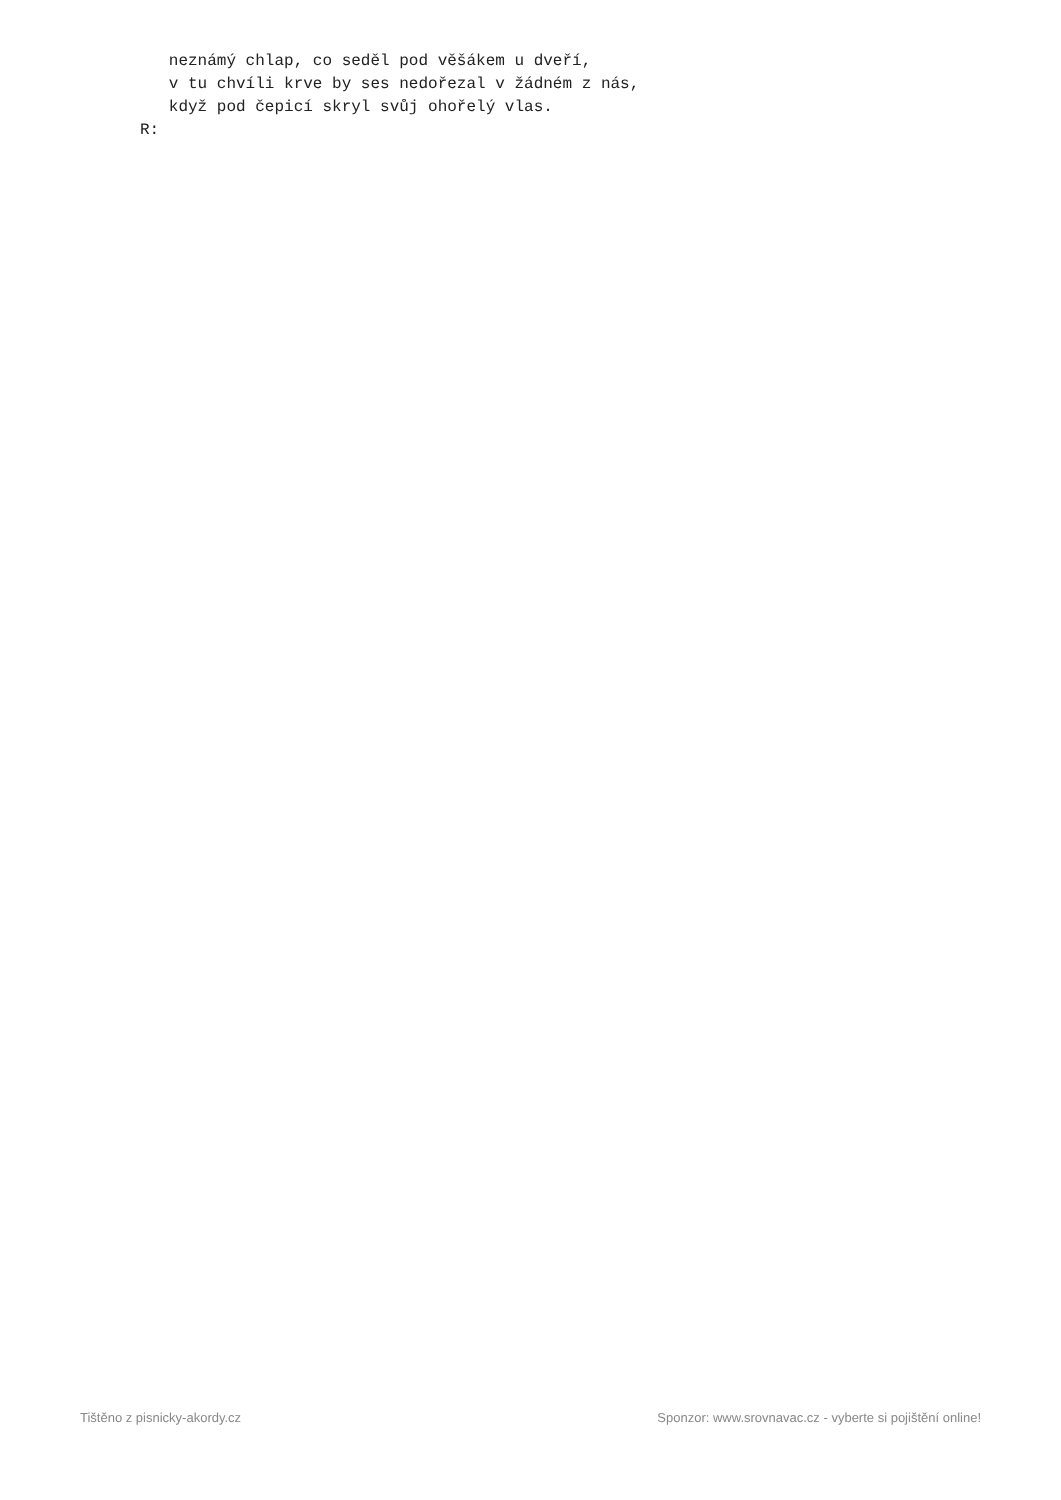neznámý chlap, co seděl pod věšákem u dveří,
   v tu chvíli krve by ses nedořezal v žádném z nás,
   když pod čepicí skryl svůj ohořelý vlas.
R:
Tištěno z pisnicky-akordy.cz Sponzor: www.srovnavac.cz - vyberte si pojištění online!